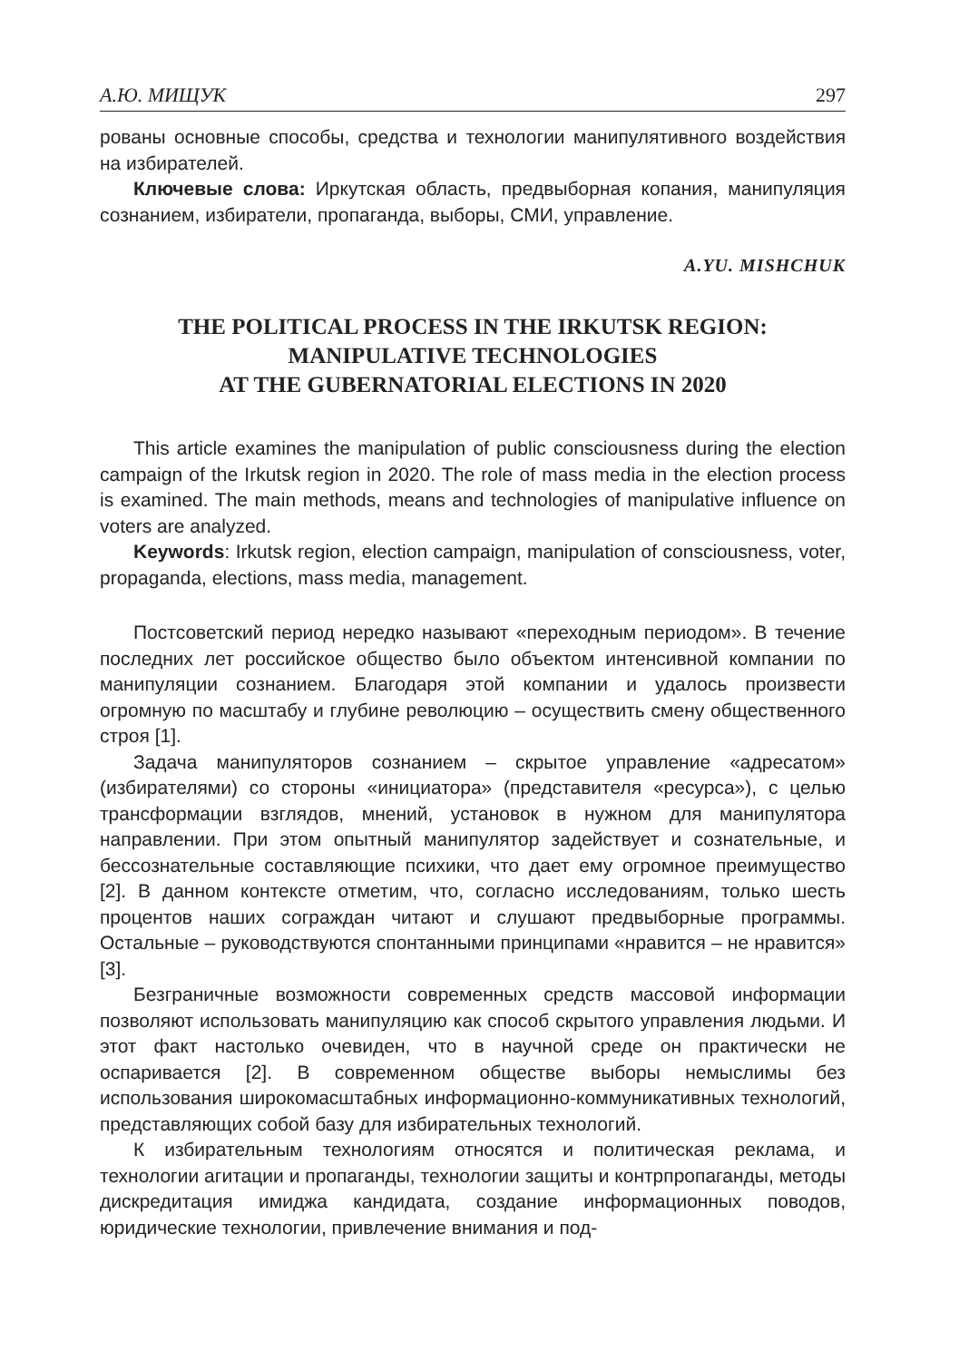А.Ю. МИЩУК 297
рованы основные способы, средства и технологии манипулятивного воздействия на избирателей.
Ключевые слова: Иркутская область, предвыборная копания, манипуляция сознанием, избиратели, пропаганда, выборы, СМИ, управление.
A.YU. MISHCHUK
THE POLITICAL PROCESS IN THE IRKUTSK REGION:
MANIPULATIVE TECHNOLOGIES
AT THE GUBERNATORIAL ELECTIONS IN 2020
This article examines the manipulation of public consciousness during the election campaign of the Irkutsk region in 2020. The role of mass media in the election process is examined. The main methods, means and technologies of manipulative influence on voters are analyzed.
Keywords: Irkutsk region, election campaign, manipulation of consciousness, voter, propaganda, elections, mass media, management.
Постсоветский период нередко называют «переходным периодом». В течение последних лет российское общество было объектом интенсивной компании по манипуляции сознанием. Благодаря этой компании и удалось произвести огромную по масштабу и глубине революцию – осуществить смену общественного строя [1].
Задача манипуляторов сознанием – скрытое управление «адресатом» (избирателями) со стороны «инициатора» (представителя «ресурса»), с целью трансформации взглядов, мнений, установок в нужном для манипулятора направлении. При этом опытный манипулятор задействует и сознательные, и бессознательные составляющие психики, что дает ему огромное преимущество [2]. В данном контексте отметим, что, согласно исследованиям, только шесть процентов наших сограждан читают и слушают предвыборные программы. Остальные – руководствуются спонтанными принципами «нравится – не нравится» [3].
Безграничные возможности современных средств массовой информации позволяют использовать манипуляцию как способ скрытого управления людьми. И этот факт настолько очевиден, что в научной среде он практически не оспаривается [2]. В современном обществе выборы немыслимы без использования широкомасштабных информационно-коммуникативных технологий, представляющих собой базу для избирательных технологий.
К избирательным технологиям относятся и политическая реклама, и технологии агитации и пропаганды, технологии защиты и контрпропаганды, методы дискредитация имиджа кандидата, создание информационных поводов, юридические технологии, привлечение внимания и под-